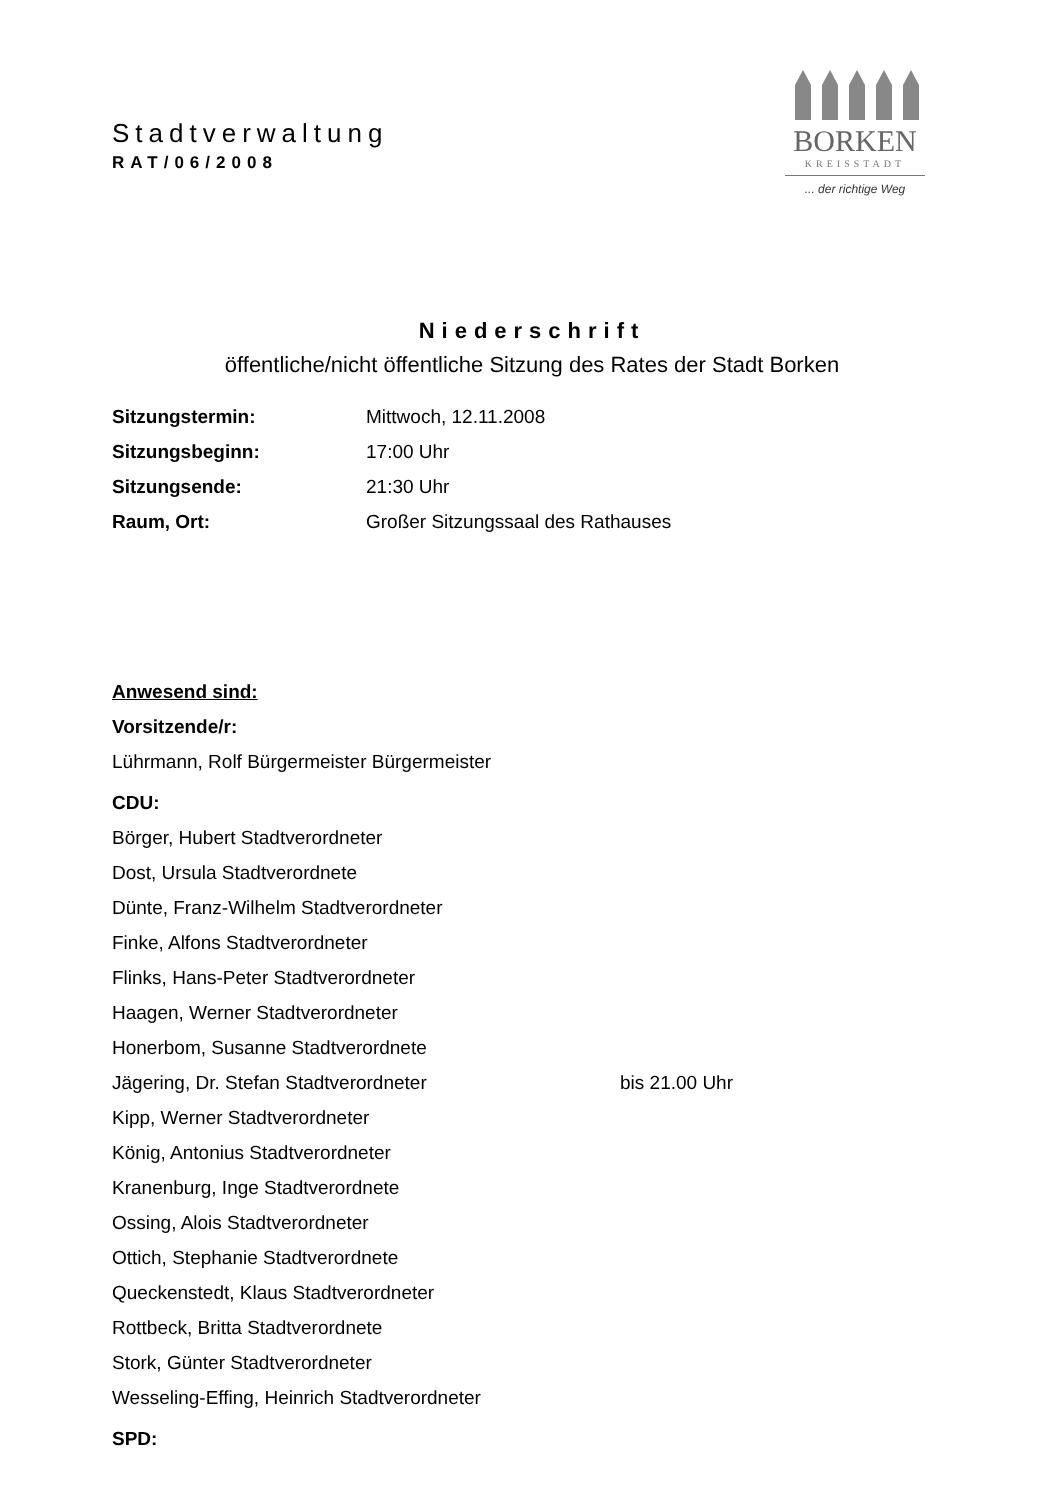BORKEN
KREISSTADT
... der richtige Weg
Stadtverwaltung
RAT/06/2008
Niederschrift
öffentliche/nicht öffentliche Sitzung des Rates der Stadt Borken
Sitzungstermin: Mittwoch, 12.11.2008
Sitzungsbeginn: 17:00 Uhr
Sitzungsende: 21:30 Uhr
Raum, Ort: Großer Sitzungssaal des Rathauses
Anwesend sind:
Vorsitzende/r:
Lührmann, Rolf Bürgermeister Bürgermeister
CDU:
Börger, Hubert Stadtverordneter
Dost, Ursula Stadtverordnete
Dünte, Franz-Wilhelm Stadtverordneter
Finke, Alfons Stadtverordneter
Flinks, Hans-Peter Stadtverordneter
Haagen, Werner Stadtverordneter
Honerbom, Susanne Stadtverordnete
Jägering, Dr. Stefan Stadtverordneter bis 21.00 Uhr
Kipp, Werner Stadtverordneter
König, Antonius Stadtverordneter
Kranenburg, Inge Stadtverordnete
Ossing, Alois Stadtverordneter
Ottich, Stephanie Stadtverordnete
Queckenstedt, Klaus Stadtverordneter
Rottbeck, Britta Stadtverordnete
Stork, Günter Stadtverordneter
Wesseling-Effing, Heinrich Stadtverordneter
SPD: